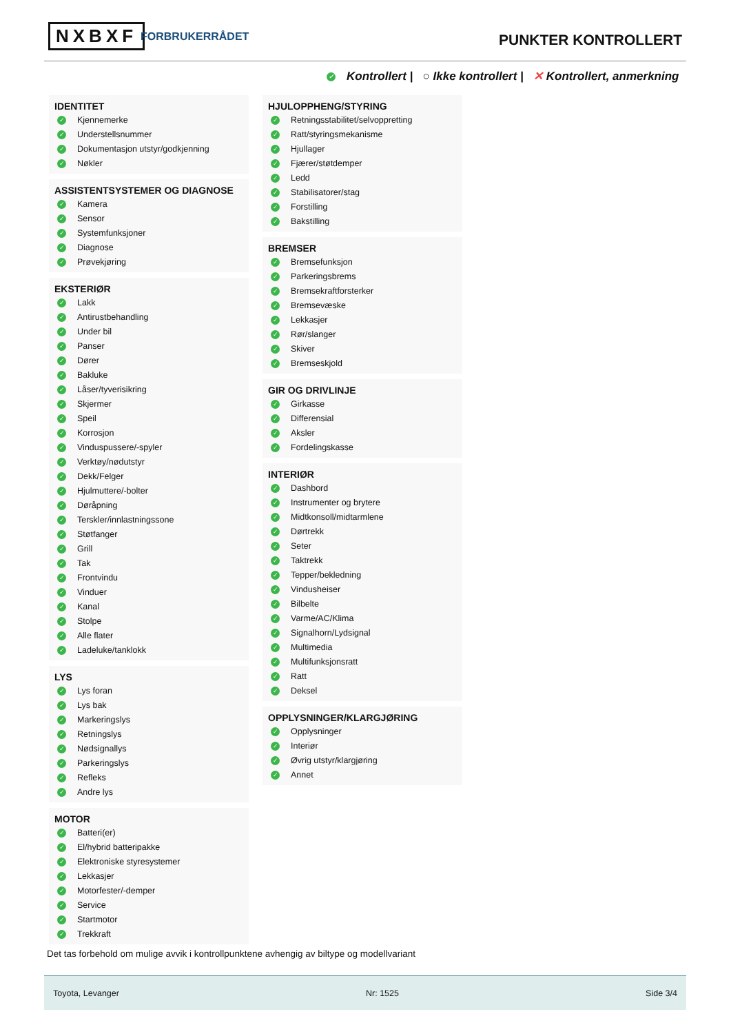NXBXF FORBRUKERRÅDET PUNKTER KONTROLLERT
✓ Kontrollert | ○ Ikke kontrollert | ✕ Kontrollert, anmerkning
IDENTITET
✓ Kjennemerke
✓ Understellsnummer
✓ Dokumentasjon utstyr/godkjenning
✓ Nøkler
ASSISTENTSYSTEMER OG DIAGNOSE
✓ Kamera
✓ Sensor
✓ Systemfunksjoner
✓ Diagnose
✓ Prøvekjøring
EKSTERIØR
✓ Lakk
✓ Antirustbehandling
✓ Under bil
✓ Panser
✓ Dører
✓ Bakluke
✓ Låser/tyverisikring
✓ Skjermer
✓ Speil
✓ Korrosjon
✓ Vinduspussere/-spyler
✓ Verktøy/nødutstyr
✓ Dekk/Felger
✓ Hjulmuttere/-bolter
✓ Døråpning
✓ Terskler/innlastningssone
✓ Støtfanger
✓ Grill
✓ Tak
✓ Frontvindu
✓ Vinduer
✓ Kanal
✓ Stolpe
✓ Alle flater
✓ Ladeluke/tanklokk
LYS
✓ Lys foran
✓ Lys bak
✓ Markeringslys
✓ Retningslys
✓ Nødsignallys
✓ Parkeringslys
✓ Refleks
✓ Andre lys
MOTOR
✓ Batteri(er)
✓ El/hybrid batteripakke
✓ Elektroniske styresystemer
✓ Lekkasjer
✓ Motorfester/-demper
✓ Service
✓ Startmotor
✓ Trekkraft
HJULOPPHENG/STYRING
✓ Retningsstabilitet/selvoppretting
✓ Ratt/styringsmekanisme
✓ Hjullager
✓ Fjærer/støtdemper
✓ Ledd
✓ Stabilisatorer/stag
✓ Forstilling
✓ Bakstilling
BREMSER
✓ Bremsefunksjon
✓ Parkeringsbrems
✓ Bremsekraftforsterker
✓ Bremsevæske
✓ Lekkasjer
✓ Rør/slanger
✓ Skiver
✓ Bremseskjold
GIR OG DRIVLINJE
✓ Girkasse
✓ Differensial
✓ Aksler
✓ Fordelingskasse
INTERIØR
✓ Dashbord
✓ Instrumenter og brytere
✓ Midtkonsoll/midtarmlene
✓ Dørtrekk
✓ Seter
✓ Taktrekk
✓ Tepper/bekledning
✓ Vindusheiser
✓ Bilbelte
✓ Varme/AC/Klima
✓ Signalhorn/Lydsignal
✓ Multimedia
✓ Multifunksjonsratt
✓ Ratt
✓ Deksel
OPPLYSNINGER/KLARGJØRING
✓ Opplysninger
✓ Interiør
✓ Øvrig utstyr/klargjøring
✓ Annet
Det tas forbehold om mulige avvik i kontrollpunktene avhengig av biltype og modellvariant
Toyota, Levanger Nr: 1525 Side 3/4